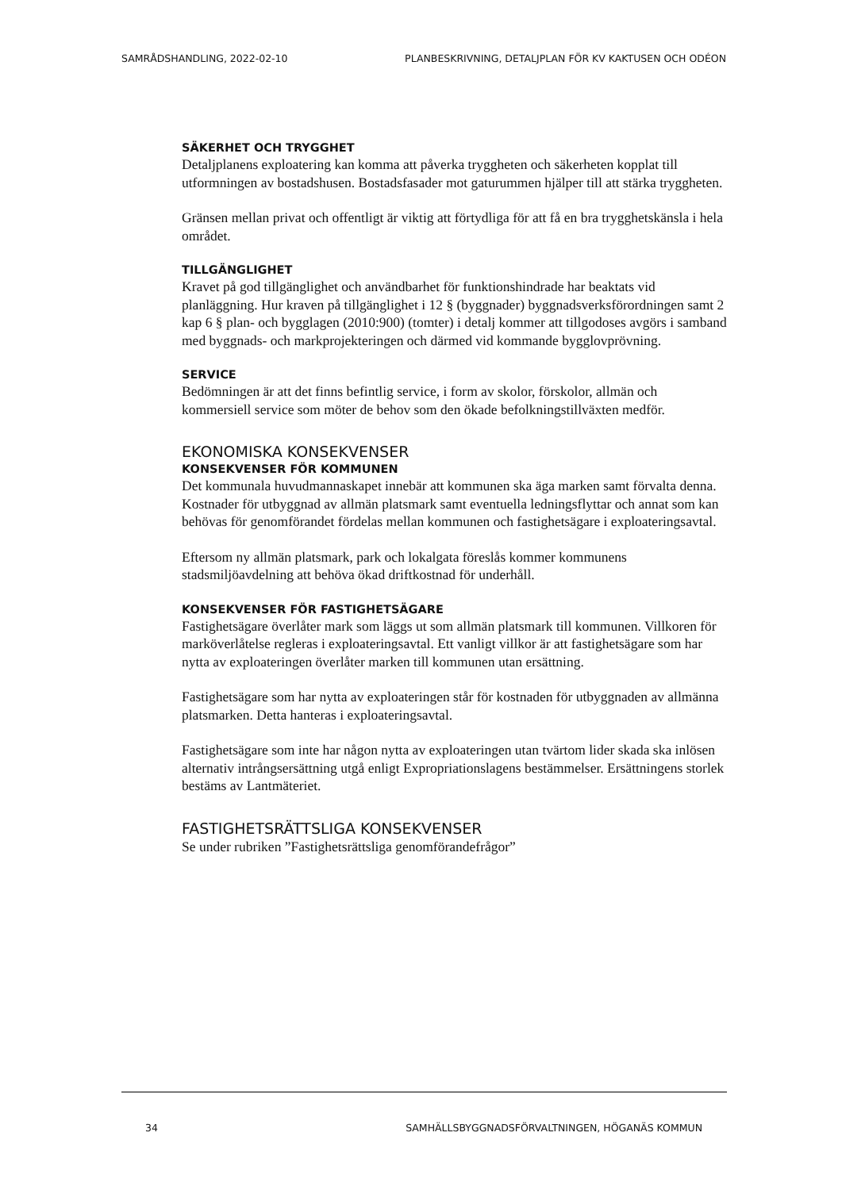SAMRÅDSHANDLING, 2022-02-10 PLANBESKRIVNING, DETALJPLAN FÖR KV KAKTUSEN OCH ODÉON
SÄKERHET OCH TRYGGHET
Detaljplanens exploatering kan komma att påverka tryggheten och säkerheten kopplat till utformningen av bostadshusen. Bostadsfasader mot gaturummen hjälper till att stärka tryggheten.
Gränsen mellan privat och offentligt är viktig att förtydliga för att få en bra trygghetskänsla i hela området.
TILLGÄNGLIGHET
Kravet på god tillgänglighet och användbarhet för funktionshindrade har beaktats vid planläggning. Hur kraven på tillgänglighet i 12 § (byggnader) byggnadsverksförordningen samt 2 kap 6 § plan- och bygglagen (2010:900) (tomter) i detalj kommer att tillgodoses avgörs i samband med byggnads- och markprojekteringen och därmed vid kommande bygglovprövning.
SERVICE
Bedömningen är att det finns befintlig service, i form av skolor, förskolor, allmän och kommersiell service som möter de behov som den ökade befolkningstillväxten medför.
EKONOMISKA KONSEKVENSER
KONSEKVENSER FÖR KOMMUNEN
Det kommunala huvudmannaskapet innebär att kommunen ska äga marken samt förvalta denna. Kostnader för utbyggnad av allmän platsmark samt eventuella ledningsflyttar och annat som kan behövas för genomförandet fördelas mellan kommunen och fastighetsägare i exploateringsavtal.
Eftersom ny allmän platsmark, park och lokalgata föreslås kommer kommunens stadsmiljöavdelning att behöva ökad driftkostnad för underhåll.
KONSEKVENSER FÖR FASTIGHETSÄGARE
Fastighetsägare överlåter mark som läggs ut som allmän platsmark till kommunen. Villkoren för marköverlåtelse regleras i exploateringsavtal. Ett vanligt villkor är att fastighetsägare som har nytta av exploateringen överlåter marken till kommunen utan ersättning.
Fastighetsägare som har nytta av exploateringen står för kostnaden för utbyggnaden av allmänna platsmarken. Detta hanteras i exploateringsavtal.
Fastighetsägare som inte har någon nytta av exploateringen utan tvärtom lider skada ska inlösen alternativ intrångsersättning utgå enligt Expropriationslagens bestämmelser. Ersättningens storlek bestäms av Lantmäteriet.
FASTIGHETSRÄTTSLIGA KONSEKVENSER
Se under rubriken ”Fastighetsrättsliga genomförandefrågor”
34 SAMHÄLLSBYGGNADSFÖRVALTNINGEN, HÖGANÄS KOMMUN